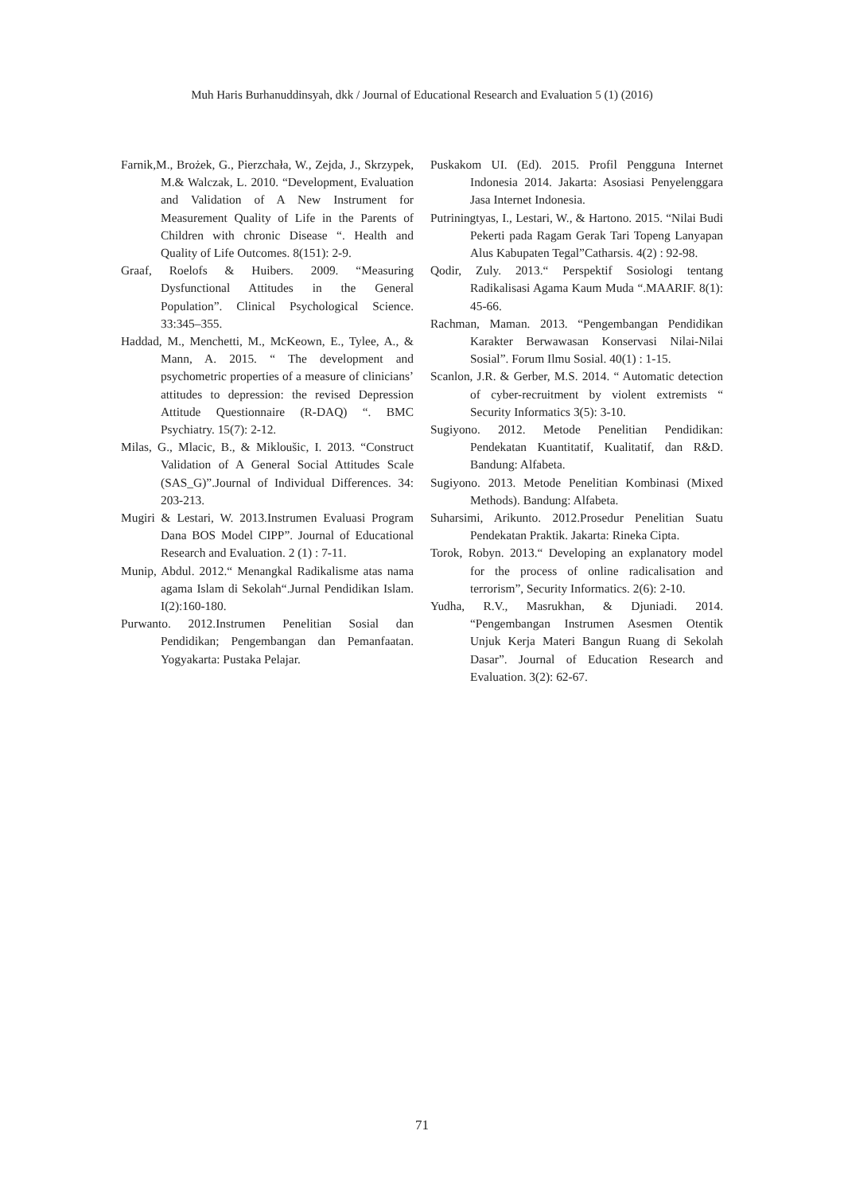Muh Haris Burhanuddinsyah, dkk / Journal of Educational Research and Evaluation 5 (1) (2016)
Farnik,M., Brożek, G., Pierzchała, W., Zejda, J., Skrzypek, M.& Walczak, L. 2010. “Development, Evaluation and Validation of A New Instrument for Measurement Quality of Life in the Parents of Children with chronic Disease “. Health and Quality of Life Outcomes. 8(151): 2-9.
Graaf, Roelofs & Huibers. 2009. “Measuring Dysfunctional Attitudes in the General Population”. Clinical Psychological Science. 33:345–355.
Haddad, M., Menchetti, M., McKeown, E., Tylee, A., & Mann, A. 2015. “ The development and psychometric properties of a measure of clinicians’ attitudes to depression: the revised Depression Attitude Questionnaire (R-DAQ) “. BMC Psychiatry. 15(7): 2-12.
Milas, G., Mlacic, B., & Mikloušic, I. 2013. “Construct Validation of A General Social Attitudes Scale (SAS_G)”.Journal of Individual Differences. 34: 203-213.
Mugiri & Lestari, W. 2013.Instrumen Evaluasi Program Dana BOS Model CIPP”. Journal of Educational Research and Evaluation. 2 (1) : 7-11.
Munip, Abdul. 2012.“ Menangkal Radikalisme atas nama agama Islam di Sekolah“.Jurnal Pendidikan Islam. I(2):160-180.
Purwanto. 2012.Instrumen Penelitian Sosial dan Pendidikan; Pengembangan dan Pemanfaatan. Yogyakarta: Pustaka Pelajar.
Puskakom UI. (Ed). 2015. Profil Pengguna Internet Indonesia 2014. Jakarta: Asosiasi Penyelenggara Jasa Internet Indonesia.
Putriningtyas, I., Lestari, W., & Hartono. 2015. “Nilai Budi Pekerti pada Ragam Gerak Tari Topeng Lanyapan Alus Kabupaten Tegal”Catharsis. 4(2) : 92-98.
Qodir, Zuly. 2013.“ Perspektif Sosiologi tentang Radikalisasi Agama Kaum Muda “.MAARIF. 8(1): 45-66.
Rachman, Maman. 2013. “Pengembangan Pendidikan Karakter Berwawasan Konservasi Nilai-Nilai Sosial”. Forum Ilmu Sosial. 40(1) : 1-15.
Scanlon, J.R. & Gerber, M.S. 2014. “ Automatic detection of cyber-recruitment by violent extremists “ Security Informatics 3(5): 3-10.
Sugiyono. 2012. Metode Penelitian Pendidikan: Pendekatan Kuantitatif, Kualitatif, dan R&D. Bandung: Alfabeta.
Sugiyono. 2013. Metode Penelitian Kombinasi (Mixed Methods). Bandung: Alfabeta.
Suharsimi, Arikunto. 2012.Prosedur Penelitian Suatu Pendekatan Praktik. Jakarta: Rineka Cipta.
Torok, Robyn. 2013.“ Developing an explanatory model for the process of online radicalisation and terrorism”, Security Informatics. 2(6): 2-10.
Yudha, R.V., Masrukhan, & Djuniadi. 2014. “Pengembangan Instrumen Asesmen Otentik Unjuk Kerja Materi Bangun Ruang di Sekolah Dasar”. Journal of Education Research and Evaluation. 3(2): 62-67.
71